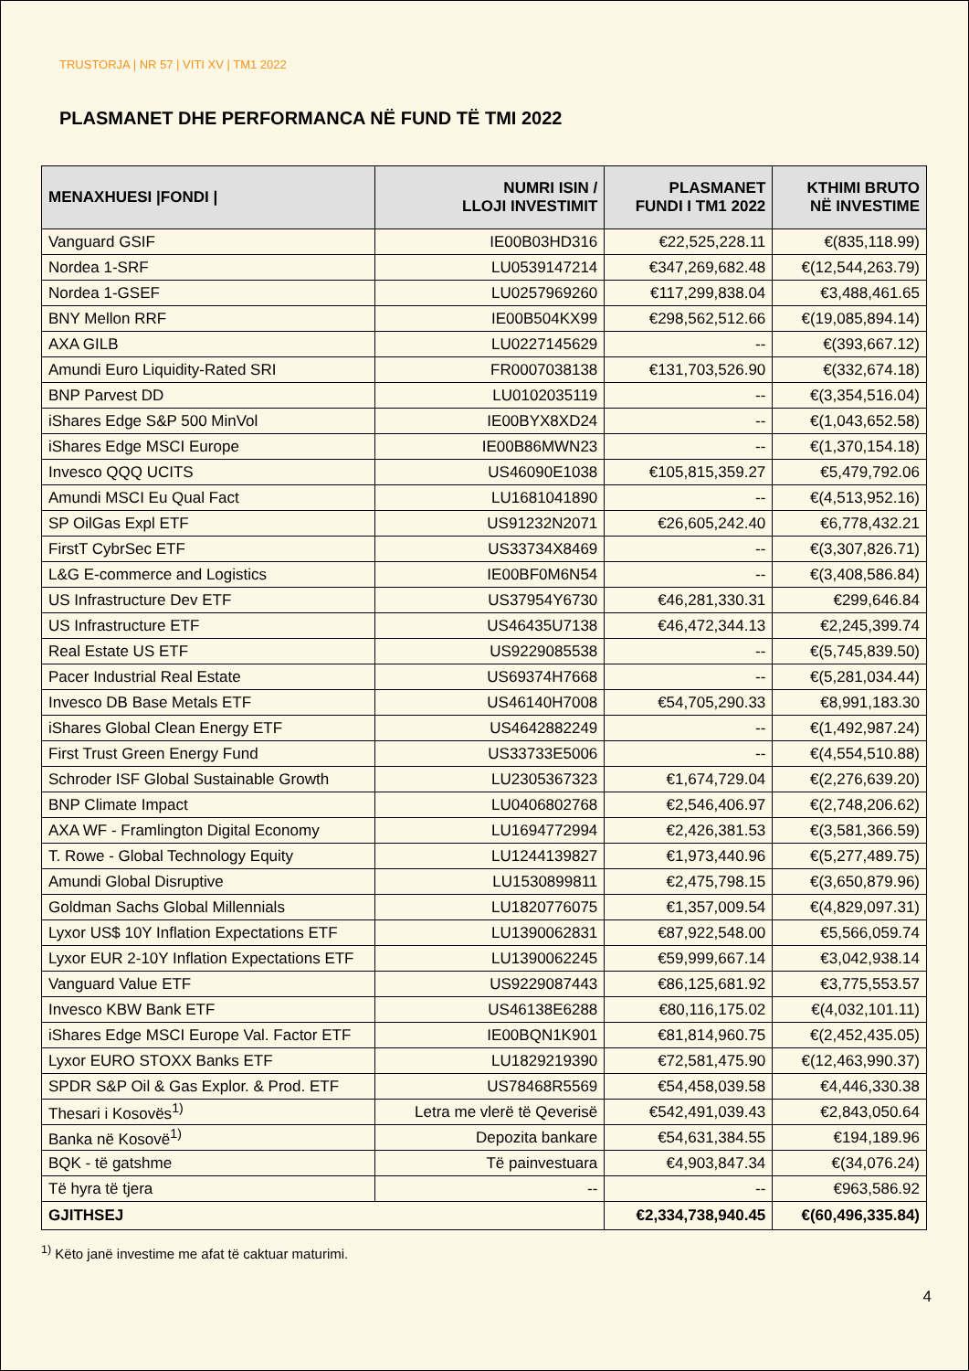TRUSTORJA | NR 57 | VITI XV | TM1 2022
PLASMANET DHE PERFORMANCA NË FUND TË TMI 2022
| MENAXHUESI /FONDI / | NUMRI ISIN / LLOJI INVESTIMIT | PLASMANET FUNDI I TM1 2022 | KTHIMI BRUTO NË INVESTIME |
| --- | --- | --- | --- |
| Vanguard GSIF | IE00B03HD316 | €22,525,228.11 | €(835,118.99) |
| Nordea 1-SRF | LU0539147214 | €347,269,682.48 | €(12,544,263.79) |
| Nordea 1-GSEF | LU0257969260 | €117,299,838.04 | €3,488,461.65 |
| BNY Mellon RRF | IE00B504KX99 | €298,562,512.66 | €(19,085,894.14) |
| AXA GILB | LU0227145629 | -- | €(393,667.12) |
| Amundi Euro Liquidity-Rated SRI | FR0007038138 | €131,703,526.90 | €(332,674.18) |
| BNP Parvest DD | LU0102035119 | -- | €(3,354,516.04) |
| iShares Edge S&P 500 MinVol | IE00BYX8XD24 | -- | €(1,043,652.58) |
| iShares Edge MSCI Europe | IE00B86MWN23 | -- | €(1,370,154.18) |
| Invesco QQQ UCITS | US46090E1038 | €105,815,359.27 | €5,479,792.06 |
| Amundi MSCI Eu Qual Fact | LU1681041890 | -- | €(4,513,952.16) |
| SP OilGas Expl ETF | US91232N2071 | €26,605,242.40 | €6,778,432.21 |
| FirstT CybrSec ETF | US33734X8469 | -- | €(3,307,826.71) |
| L&G E-commerce and Logistics | IE00BF0M6N54 | -- | €(3,408,586.84) |
| US Infrastructure Dev ETF | US37954Y6730 | €46,281,330.31 | €299,646.84 |
| US Infrastructure ETF | US46435U7138 | €46,472,344.13 | €2,245,399.74 |
| Real Estate US ETF | US9229085538 | -- | €(5,745,839.50) |
| Pacer Industrial Real Estate | US69374H7668 | -- | €(5,281,034.44) |
| Invesco DB Base Metals ETF | US46140H7008 | €54,705,290.33 | €8,991,183.30 |
| iShares Global Clean Energy ETF | US4642882249 | -- | €(1,492,987.24) |
| First Trust Green Energy Fund | US33733E5006 | -- | €(4,554,510.88) |
| Schroder ISF Global Sustainable Growth | LU2305367323 | €1,674,729.04 | €(2,276,639.20) |
| BNP Climate Impact | LU0406802768 | €2,546,406.97 | €(2,748,206.62) |
| AXA WF - Framlington Digital Economy | LU1694772994 | €2,426,381.53 | €(3,581,366.59) |
| T. Rowe - Global Technology Equity | LU1244139827 | €1,973,440.96 | €(5,277,489.75) |
| Amundi Global Disruptive | LU1530899811 | €2,475,798.15 | €(3,650,879.96) |
| Goldman Sachs Global Millennials | LU1820776075 | €1,357,009.54 | €(4,829,097.31) |
| Lyxor US$ 10Y Inflation Expectations ETF | LU1390062831 | €87,922,548.00 | €5,566,059.74 |
| Lyxor EUR 2-10Y Inflation Expectations ETF | LU1390062245 | €59,999,667.14 | €3,042,938.14 |
| Vanguard Value ETF | US9229087443 | €86,125,681.92 | €3,775,553.57 |
| Invesco KBW Bank ETF | US46138E6288 | €80,116,175.02 | €(4,032,101.11) |
| iShares Edge MSCI Europe Val. Factor ETF | IE00BQN1K901 | €81,814,960.75 | €(2,452,435.05) |
| Lyxor EURO STOXX Banks ETF | LU1829219390 | €72,581,475.90 | €(12,463,990.37) |
| SPDR S&P Oil & Gas Explor. & Prod. ETF | US78468R5569 | €54,458,039.58 | €4,446,330.38 |
| Thesari i Kosovës<sup>1)</sup> | Letra me vlerë të Qeverisë | €542,491,039.43 | €2,843,050.64 |
| Banka në Kosovë<sup>1)</sup> | Depozita bankare | €54,631,384.55 | €194,189.96 |
| BQK - të gatshme | Të painvestuara | €4,903,847.34 | €(34,076.24) |
| Të hyra të tjera | -- | -- | €963,586.92 |
| GJITHSEJ | | €2,334,738,940.45 | €(60,496,335.84) |
<sup>1)</sup> Këto janë investime me afat të caktuar maturimi.
4